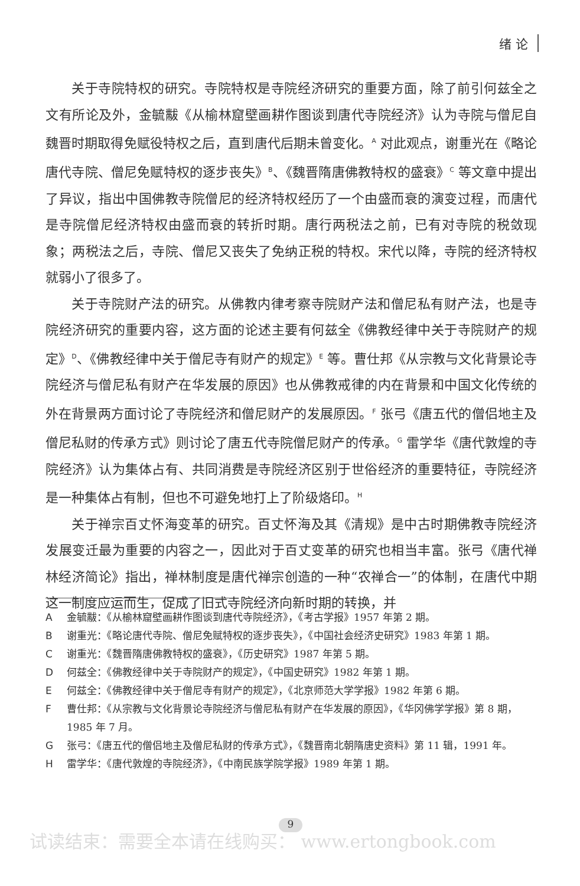绪 论
关于寺院特权的研究。寺院特权是寺院经济研究的重要方面，除了前引何兹全之文有所论及外，金毓黻《从榆林窟壁画耕作图谈到唐代寺院经济》认为寺院与僧尼自魏晋时期取得免赋役特权之后，直到唐代后期未曾变化。<sup>A</sup> 对此观点，谢重光在《略论唐代寺院、僧尼免赋特权的逐步丧失》<sup>B</sup>、《魏晋隋唐佛教特权的盛衰》<sup>C</sup> 等文章中提出了异议，指出中国佛教寺院僧尼的经济特权经历了一个由盛而衰的演变过程，而唐代是寺院僧尼经济特权由盛而衰的转折时期。唐行两税法之前，已有对寺院的税敛现象；两税法之后，寺院、僧尼又丧失了免纳正税的特权。宋代以降，寺院的经济特权就弱小了很多了。
关于寺院财产法的研究。从佛教内律考察寺院财产法和僧尼私有财产法，也是寺院经济研究的重要内容，这方面的论述主要有何兹全《佛教经律中关于寺院财产的规定》<sup>D</sup>、《佛教经律中关于僧尼寺有财产的规定》<sup>E</sup> 等。曹仕邦《从宗教与文化背景论寺院经济与僧尼私有财产在华发展的原因》也从佛教戒律的内在背景和中国文化传统的外在背景两方面讨论了寺院经济和僧尼财产的发展原因。<sup>F</sup> 张弓《唐五代的僧侣地主及僧尼私财的传承方式》则讨论了唐五代寺院僧尼财产的传承。<sup>G</sup> 雷学华《唐代敦煌的寺院经济》认为集体占有、共同消费是寺院经济区别于世俗经济的重要特征，寺院经济是一种集体占有制，但也不可避免地打上了阶级烙印。<sup>H</sup>
关于禅宗百丈怀海变革的研究。百丈怀海及其《清规》是中古时期佛教寺院经济发展变迁最为重要的内容之一，因此对于百丈变革的研究也相当丰富。张弓《唐代禅林经济简论》指出，禅林制度是唐代禅宗创造的一种“农禅合一”的体制，在唐代中期这一制度应运而生，促成了旧式寺院经济向新时期的转换，并
A金毓黻：《从榆林窟壁画耕作图谈到唐代寺院经济》，《考古学报》1957 年第 2 期。
B谢重光：《略论唐代寺院、僧尼免赋特权的逐步丧失》，《中国社会经济史研究》1983 年第 1 期。
C谢重光：《魏晋隋唐佛教特权的盛衰》，《历史研究》1987 年第 5 期。
D何兹全：《佛教经律中关于寺院财产的规定》，《中国史研究》1982 年第 1 期。
E何兹全：《佛教经律中关于僧尼寺有财产的规定》，《北京师范大学学报》1982 年第 6 期。
F曹仕邦：《从宗教与文化背景论寺院经济与僧尼私有财产在华发展的原因》，《华冈佛学学报》第 8 期，1985 年 7 月。
G张弓：《唐五代的僧侣地主及僧尼私财的传承方式》，《魏晋南北朝隋唐史资料》第 11 辑，1991 年。
H雷学华：《唐代敦煌的寺院经济》，《中南民族学院学报》1989 年第 1 期。
9
试读结束：需要全本请在线购买： www.ertongbook.com